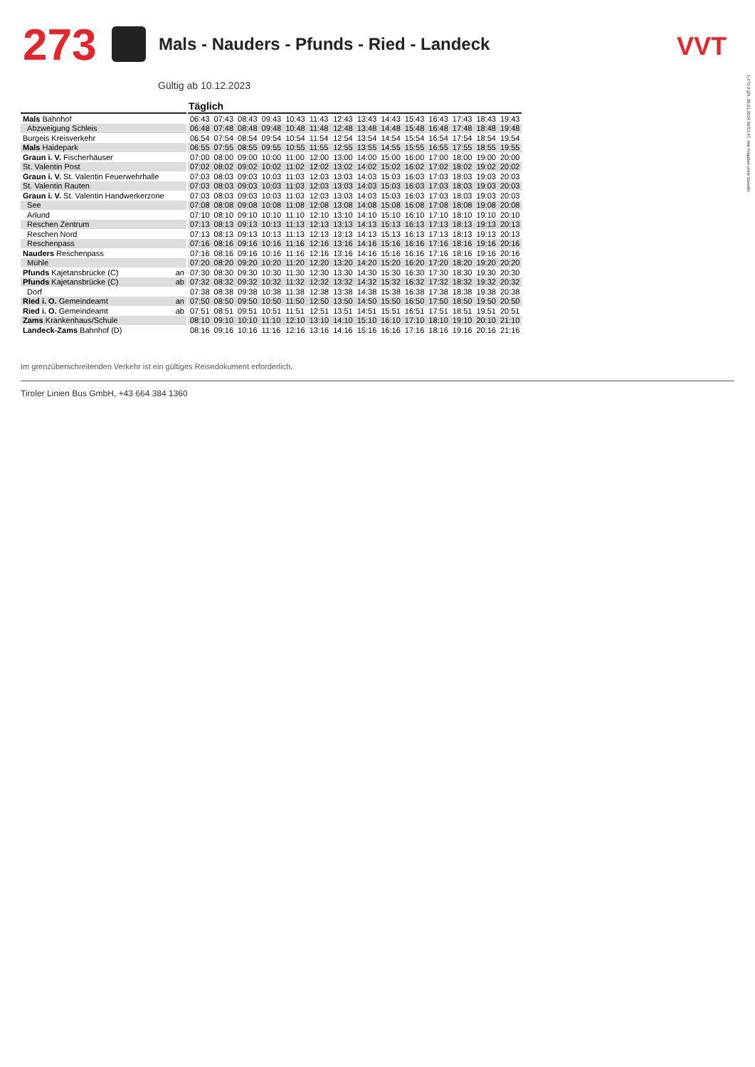273 Mals - Nauders - Pfunds - Ried - Landeck
VVT
1-273-2-j24, 08.01.2024 09:51:47, Alle Angaben ohne Gewähr
Gültig ab 10.12.2023
| | | | Täglich | | | | | | | | | | | | | |
| --- | --- | --- | --- | --- | --- | --- | --- | --- | --- | --- | --- | --- | --- | --- | --- | --- |
| Mals Bahnhof | | | 06:43 | 07:43 | 08:43 | 09:43 | 10:43 | 11:43 | 12:43 | 13:43 | 14:43 | 15:43 | 16:43 | 17:43 | 18:43 | 19:43 |
| Abzweigung Schleis | | | 06:48 | 07:48 | 08:48 | 09:48 | 10:48 | 11:48 | 12:48 | 13:48 | 14:48 | 15:48 | 16:48 | 17:48 | 18:48 | 19:48 |
| Burgeis Kreisverkehr | | | 06:54 | 07:54 | 08:54 | 09:54 | 10:54 | 11:54 | 12:54 | 13:54 | 14:54 | 15:54 | 16:54 | 17:54 | 18:54 | 19:54 |
| Mals Haidepark | | | 06:55 | 07:55 | 08:55 | 09:55 | 10:55 | 11:55 | 12:55 | 13:55 | 14:55 | 15:55 | 16:55 | 17:55 | 18:55 | 19:55 |
| Graun i. V. Fischerhäuser | | | 07:00 | 08:00 | 09:00 | 10:00 | 11:00 | 12:00 | 13:00 | 14:00 | 15:00 | 16:00 | 17:00 | 18:00 | 19:00 | 20:00 |
| St. Valentin Post | | | 07:02 | 08:02 | 09:02 | 10:02 | 11:02 | 12:02 | 13:02 | 14:02 | 15:02 | 16:02 | 17:02 | 18:02 | 19:02 | 20:02 |
| Graun i. V. St. Valentin Feuerwehrhalle | | | 07:03 | 08:03 | 09:03 | 10:03 | 11:03 | 12:03 | 13:03 | 14:03 | 15:03 | 16:03 | 17:03 | 18:03 | 19:03 | 20:03 |
| St. Valentin Rauten | | | 07:03 | 08:03 | 09:03 | 10:03 | 11:03 | 12:03 | 13:03 | 14:03 | 15:03 | 16:03 | 17:03 | 18:03 | 19:03 | 20:03 |
| Graun i. V. St. Valentin Handwerkerzone | | | 07:03 | 08:03 | 09:03 | 10:03 | 11:03 | 12:03 | 13:03 | 14:03 | 15:03 | 16:03 | 17:03 | 18:03 | 19:03 | 20:03 |
| See | | | 07:08 | 08:08 | 09:08 | 10:08 | 11:08 | 12:08 | 13:08 | 14:08 | 15:08 | 16:08 | 17:08 | 18:08 | 19:08 | 20:08 |
| Arlund | | | 07:10 | 08:10 | 09:10 | 10:10 | 11:10 | 12:10 | 13:10 | 14:10 | 15:10 | 16:10 | 17:10 | 18:10 | 19:10 | 20:10 |
| Reschen Zentrum | | | 07:13 | 08:13 | 09:13 | 10:13 | 11:13 | 12:13 | 13:13 | 14:13 | 15:13 | 16:13 | 17:13 | 18:13 | 19:13 | 20:13 |
| Reschen Nord | | | 07:13 | 08:13 | 09:13 | 10:13 | 11:13 | 12:13 | 13:13 | 14:13 | 15:13 | 16:13 | 17:13 | 18:13 | 19:13 | 20:13 |
| Reschenpass | | | 07:16 | 08:16 | 09:16 | 10:16 | 11:16 | 12:16 | 13:16 | 14:16 | 15:16 | 16:16 | 17:16 | 18:16 | 19:16 | 20:16 |
| Nauders Reschenpass | | | 07:16 | 08:16 | 09:16 | 10:16 | 11:16 | 12:16 | 13:16 | 14:16 | 15:16 | 16:16 | 17:16 | 18:16 | 19:16 | 20:16 |
| Mühle | | | 07:20 | 08:20 | 09:20 | 10:20 | 11:20 | 12:20 | 13:20 | 14:20 | 15:20 | 16:20 | 17:20 | 18:20 | 19:20 | 20:20 |
| Pfunds Kajetansbrücke (C) | an | | 07:30 | 08:30 | 09:30 | 10:30 | 11:30 | 12:30 | 13:30 | 14:30 | 15:30 | 16:30 | 17:30 | 18:30 | 19:30 | 20:30 |
| Pfunds Kajetansbrücke (C) | ab | | 07:32 | 08:32 | 09:32 | 10:32 | 11:32 | 12:32 | 13:32 | 14:32 | 15:32 | 16:32 | 17:32 | 18:32 | 19:32 | 20:32 |
| Dorf | | | 07:38 | 08:38 | 09:38 | 10:38 | 11:38 | 12:38 | 13:38 | 14:38 | 15:38 | 16:38 | 17:38 | 18:38 | 19:38 | 20:38 |
| Ried i. O. Gemeindeamt | an | | 07:50 | 08:50 | 09:50 | 10:50 | 11:50 | 12:50 | 13:50 | 14:50 | 15:50 | 16:50 | 17:50 | 18:50 | 19:50 | 20:50 |
| Ried i. O. Gemeindeamt | ab | | 07:51 | 08:51 | 09:51 | 10:51 | 11:51 | 12:51 | 13:51 | 14:51 | 15:51 | 16:51 | 17:51 | 18:51 | 19:51 | 20:51 |
| Zams Krankenhaus/Schule | | | 08:10 | 09:10 | 10:10 | 11:10 | 12:10 | 13:10 | 14:10 | 15:10 | 16:10 | 17:10 | 18:10 | 19:10 | 20:10 | 21:10 |
| Landeck-Zams Bahnhof (D) | | | 08:16 | 09:16 | 10:16 | 11:16 | 12:16 | 13:16 | 14:16 | 15:16 | 16:16 | 17:16 | 18:16 | 19:16 | 20:16 | 21:16 |
Im grenzüberschreitenden Verkehr ist ein gültiges Reisedokument erforderlich.
Tiroler Linien Bus GmbH, +43 664 384 1360